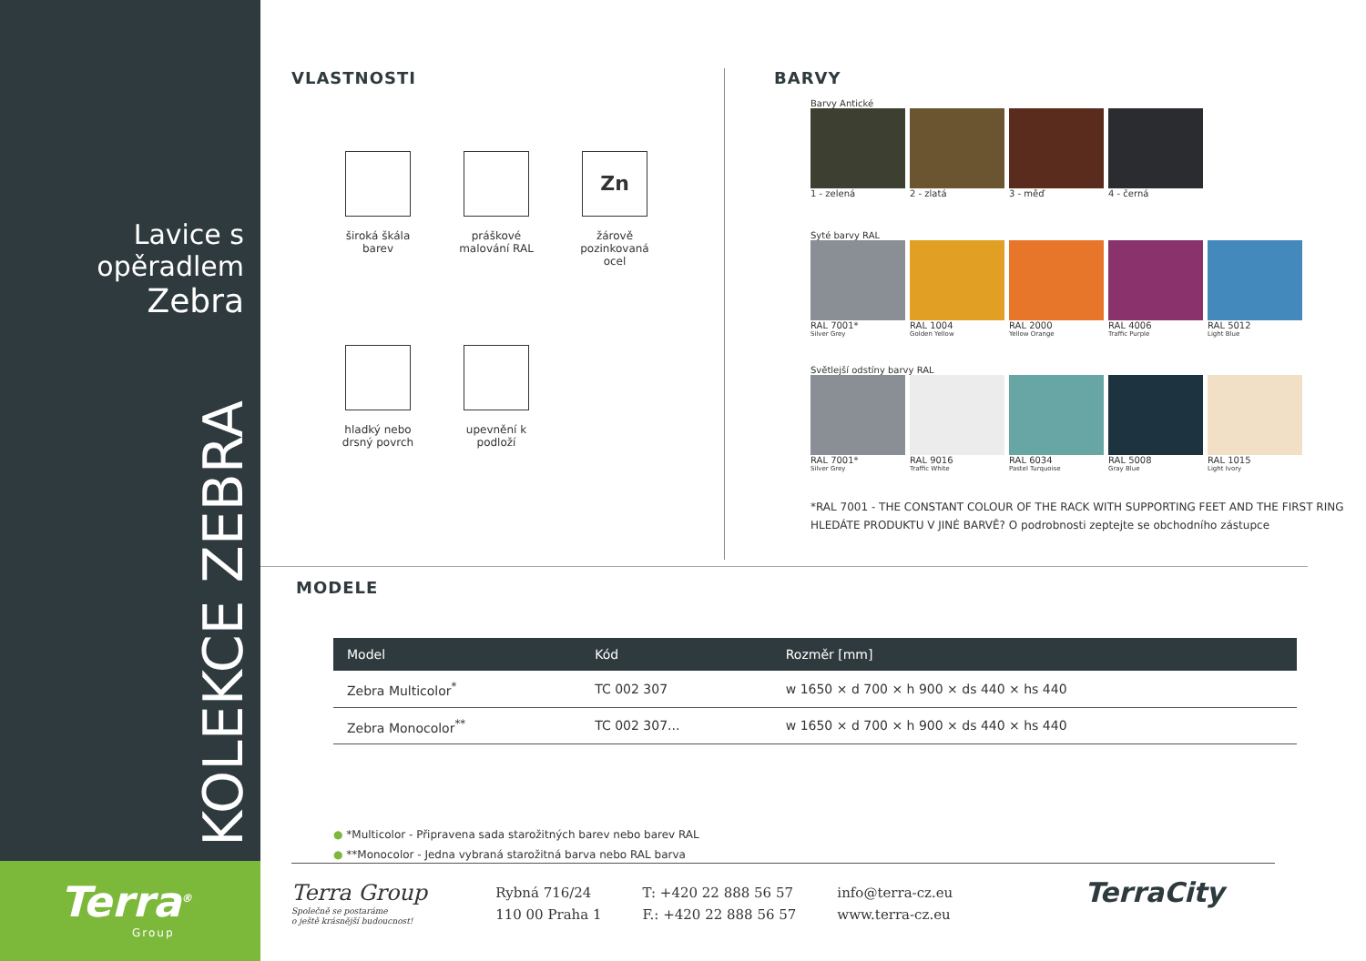Lavice s opěradlem
Zebra
KOLEKCE ZEBRA
Terra<sup>®</sup>
Group
VLASTNOSTI
široká škála barev
práškové malování RAL
Zn
žárově pozinkovaná ocel
hladký nebo drsný povrch
upevnění k podloží
BARVY
Barvy Antické
1 - zelená 2 - zlatá 3 - měď 4 - černá
Syté barvy RAL
RAL 7001*
Silver Grey
RAL 1004
Golden Yellow
RAL 2000
Yellow Orange
RAL 4006
Traffic Purple
RAL 5012
Light Blue
Světlejší odstíny barvy RAL
RAL 7001*
Silver Grey
RAL 9016
Traffic White
RAL 6034
Pastel Turquoise
RAL 5008
Gray Blue
RAL 1015
Light Ivory
*RAL 7001 - THE CONSTANT COLOUR OF THE RACK WITH SUPPORTING FEET AND THE FIRST RING
HLEDÁTE PRODUKTU V JINÉ BARVĚ? O podrobnosti zeptejte se obchodního zástupce
MODELE
| Model | Kód | Rozměr [mm] |
| --- | --- | --- |
| Zebra Multicolor<sup>*</sup> | TC 002 307 | w 1650 × d 700 × h 900 × ds 440 × hs 440 |
| Zebra Monocolor<sup>**</sup> | TC 002 307... | w 1650 × d 700 × h 900 × ds 440 × hs 440 |
● *Multicolor - Připravena sada starožitných barev nebo barev RAL
● **Monocolor - Jedna vybraná starožitná barva nebo RAL barva
Terra Group
Společně se postaráme
o ještě krásnější budoucnost!
Rybná 716/24
110 00 Praha 1
T: +420 22 888 56 57
F.: +420 22 888 56 57
info@terra-cz.eu
www.terra-cz.eu
TerraCity